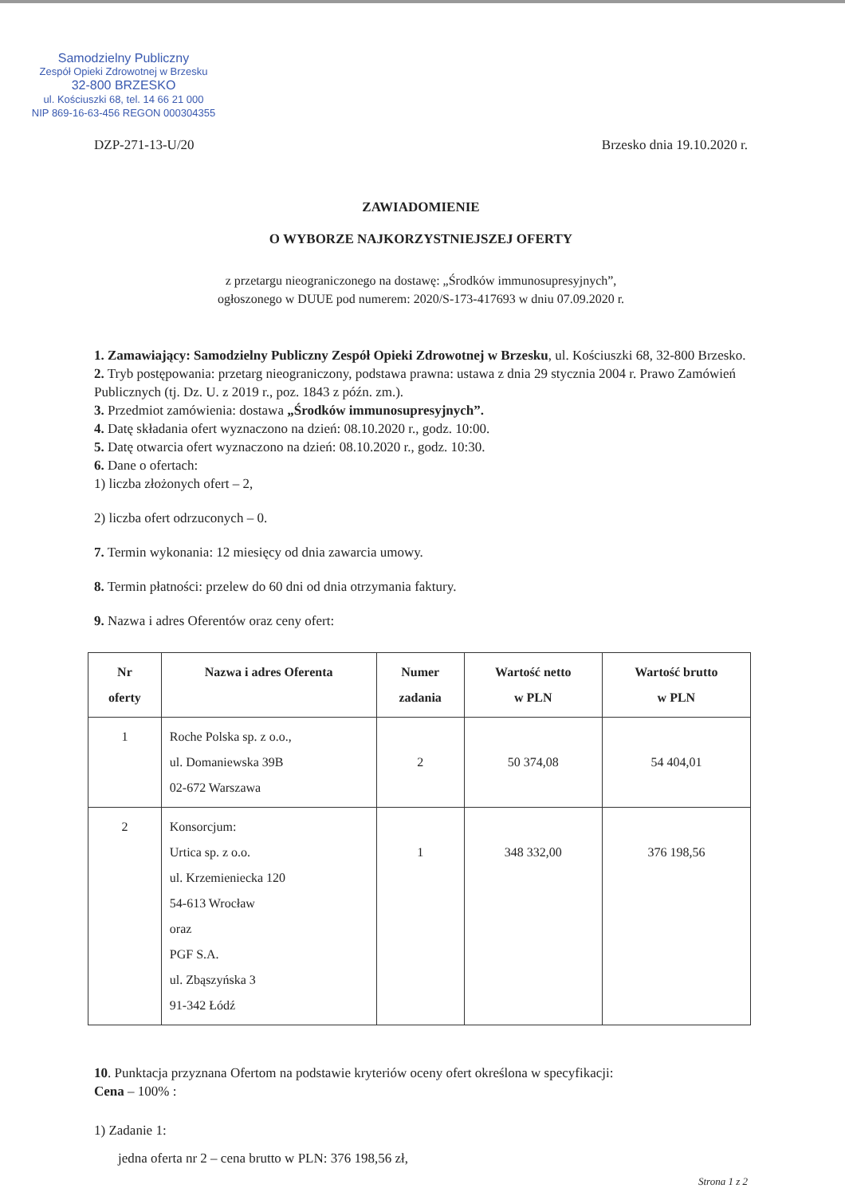Samodzielny Publiczny
Zespół Opieki Zdrowotnej w Brzesku
32-800 BRZESKO
ul. Kościuszki 68, tel. 14 66 21 000
NIP 869-16-63-456 REGON 000304355
DZP-271-13-U/20 Brzesko dnia 19.10.2020 r.
ZAWIADOMIENIE
O WYBORZE NAJKORZYSTNIEJSZEJ OFERTY
z przetargu nieograniczonego na dostawę: „Środków immunosupresyjnych”,
ogłoszonego w DUUE pod numerem: 2020/S-173-417693 w dniu 07.09.2020 r.
1. Zamawiający: Samodzielny Publiczny Zespół Opieki Zdrowotnej w Brzesku, ul. Kościuszki 68, 32-800 Brzesko.
2. Tryb postępowania: przetarg nieograniczony, podstawa prawna: ustawa z dnia 29 stycznia 2004 r. Prawo Zamówień Publicznych (tj. Dz. U. z 2019 r., poz. 1843 z późn. zm.).
3. Przedmiot zamówienia: dostawa „Środków immunosupresyjnych”.
4. Datę składania ofert wyznaczono na dzień: 08.10.2020 r., godz. 10:00.
5. Datę otwarcia ofert wyznaczono na dzień: 08.10.2020 r., godz. 10:30.
6. Dane o ofertach:
1) liczba złożonych ofert – 2,
2) liczba ofert odrzuconych – 0.
7. Termin wykonania: 12 miesięcy od dnia zawarcia umowy.
8. Termin płatności: przelew do 60 dni od dnia otrzymania faktury.
9. Nazwa i adres Oferentów oraz ceny ofert:
| Nr oferty | Nazwa i adres Oferenta | Numer zadania | Wartość netto w PLN | Wartość brutto w PLN |
| --- | --- | --- | --- | --- |
| 1 | Roche Polska sp. z o.o., ul. Domaniewska 39B 02-672 Warszawa | 2 | 50 374,08 | 54 404,01 |
| 2 | Konsorcjum: Urtica sp. z o.o. ul. Krzemieniecka 120 54-613 Wrocław oraz PGF S.A. ul. Zbąszyńska 3 91-342 Łódź | 1 | 348 332,00 | 376 198,56 |
10. Punktacja przyznana Ofertom na podstawie kryteriów oceny ofert określona w specyfikacji:
Cena – 100% :
1) Zadanie 1:
jedna oferta nr 2 – cena brutto w PLN: 376 198,56 zł,
Strona 1 z 2